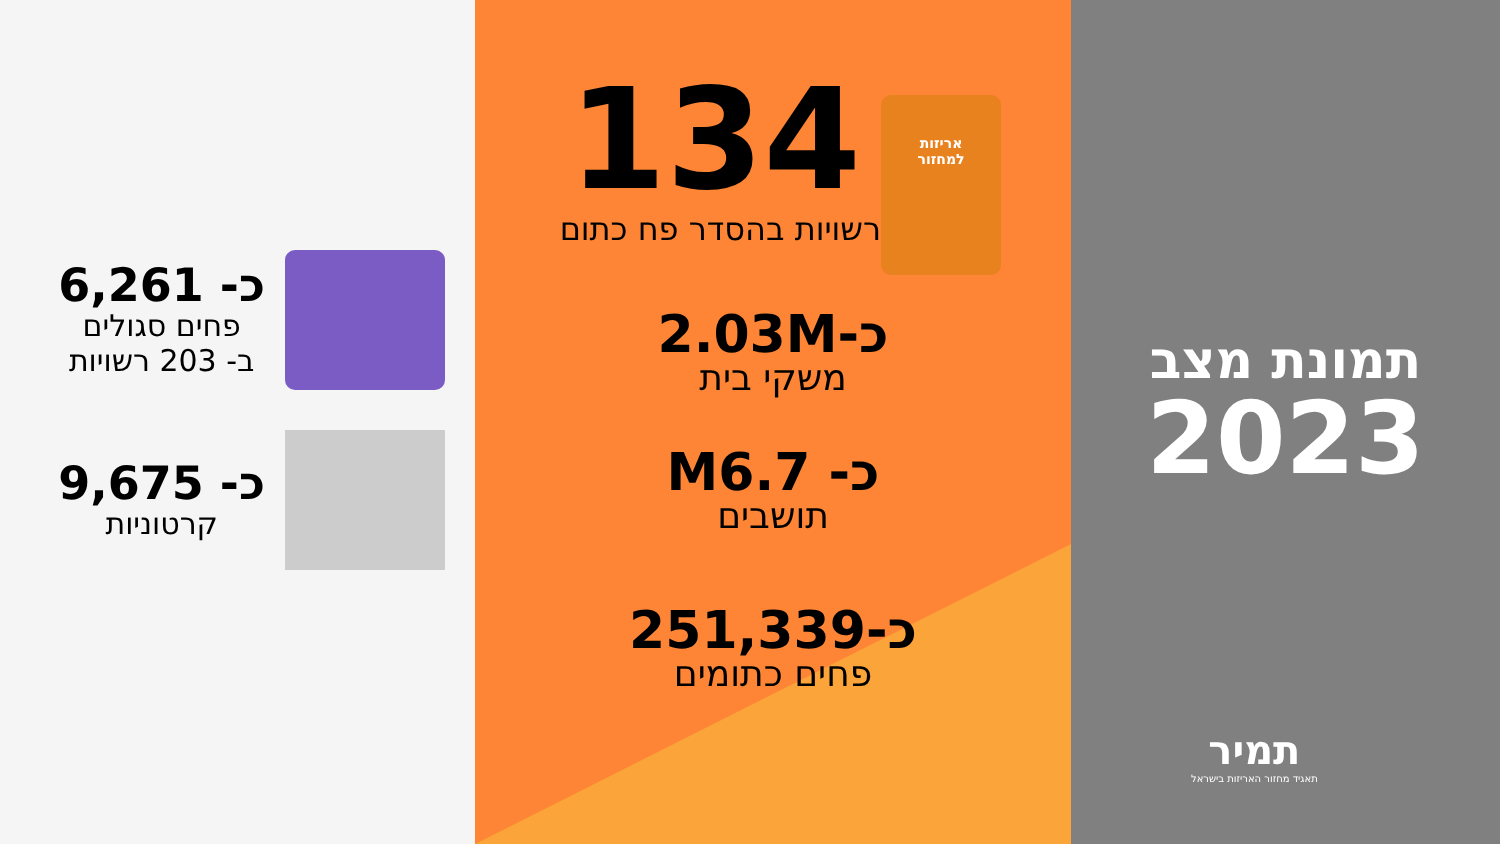תמונת מצב
2023
תמיר
תאגיד מחזור האריזות בישראל
אריזות
למחזור
134
רשויות בהסדר פח כתום
כ-2.03M
משקי בית
כ- M6.7
תושבים
כ-251,339
פחים כתומים
כ- 6,261
פחים סגולים
ב- 203 רשויות
כ- 9,675
קרטוניות